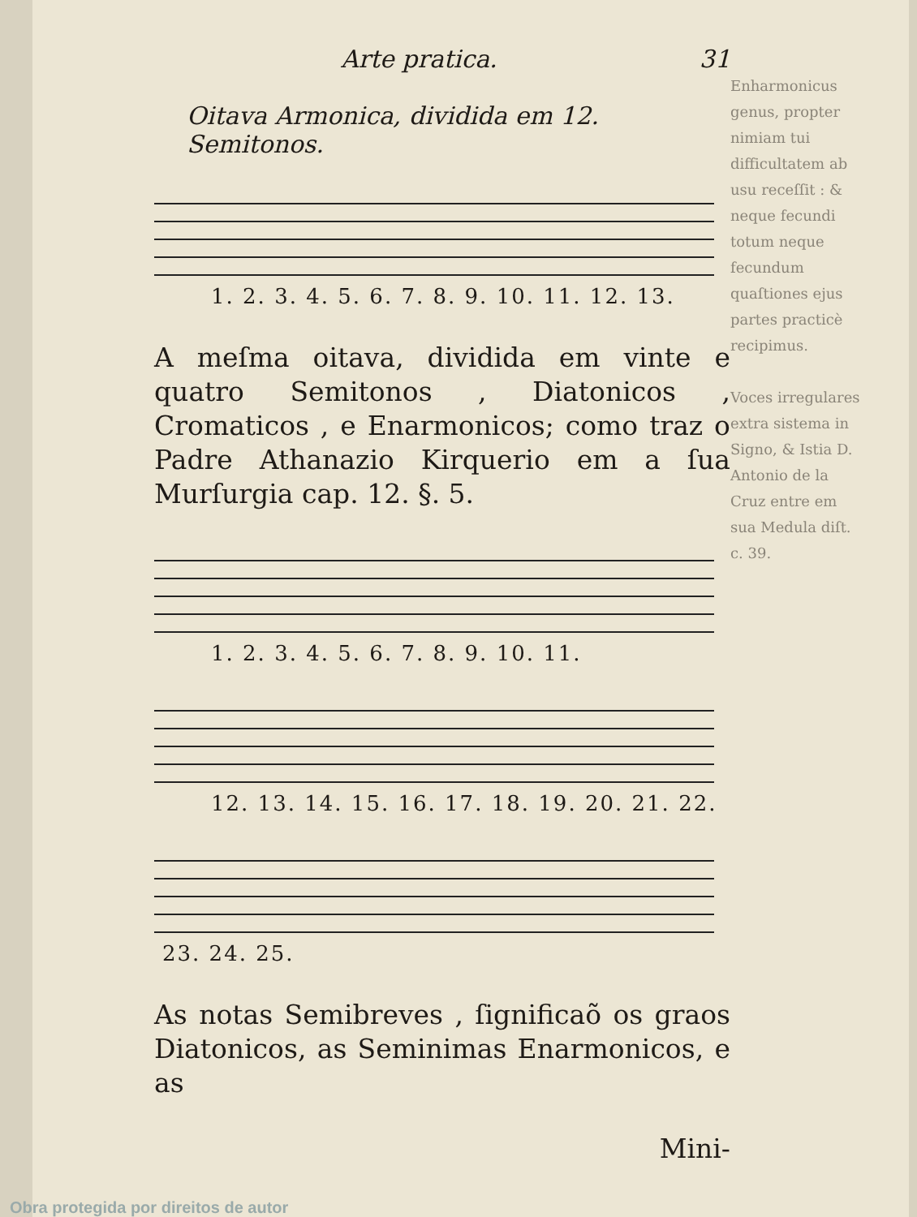Arte pratica. 31
Oitava Armonica, dividida em 12. Semitonos.
1. 2. 3. 4. 5. 6. 7. 8. 9. 10. 11. 12. 13.
A meſma oitava, dividida em vinte e quatro Semitonos , Diatonicos , Cromaticos , e Enarmonicos; como traz o Padre Athanazio Kirquerio em a ſua Murſurgia cap. 12. §. 5.
1. 2. 3. 4. 5. 6. 7. 8. 9. 10. 11.
12. 13. 14. 15. 16. 17. 18. 19. 20. 21. 22.
23. 24. 25.
As notas Semibreves , ſignificaõ os graos Diatonicos, as Seminimas Enarmonicos, e as
Mini-
Enharmonicus genus, propter nimiam tui difficultatem ab usu receſſit : & neque fecundi totum neque fecundum quaſtiones ejus partes practicè recipimus.
Voces irregulares extra sistema in Signo, & Istia D. Antonio de la Cruz entre em sua Medula diſt. c. 39.
Obra protegida por direitos de autor